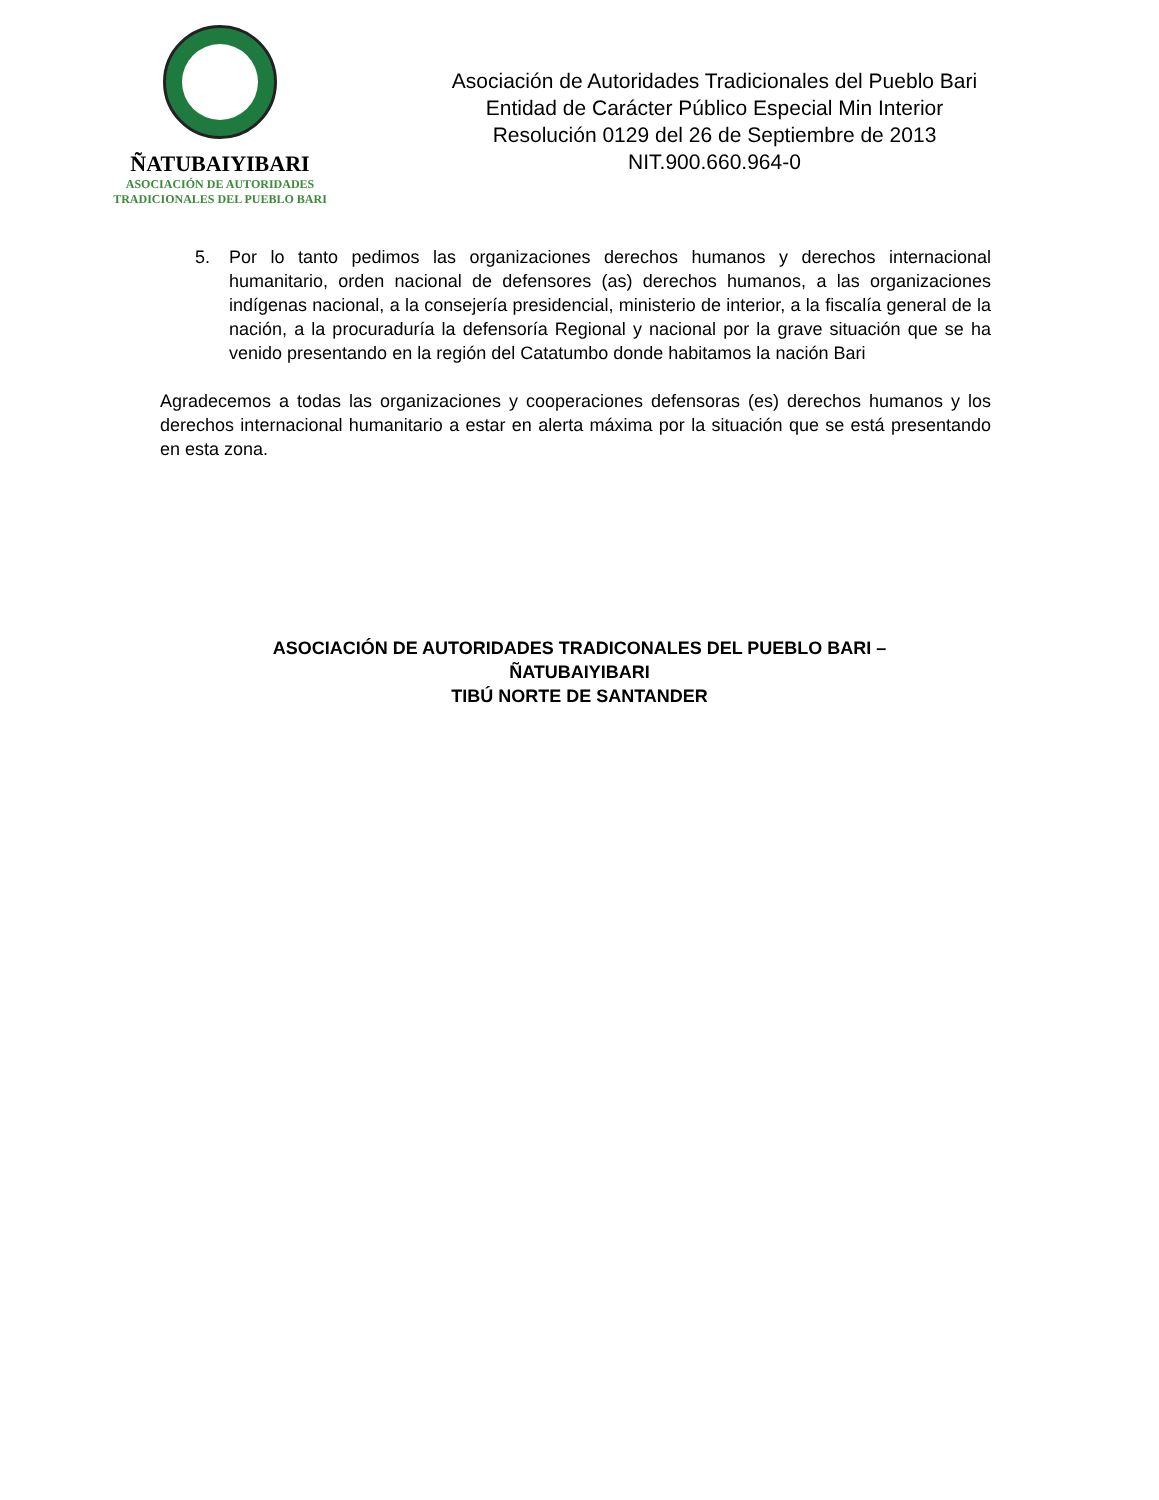ÑATUBAIYIBARI
ASOCIACIÓN DE AUTORIDADES
TRADICIONALES DEL PUEBLO BARI
Asociación de Autoridades Tradicionales del Pueblo Bari
Entidad de Carácter Público Especial Min Interior
Resolución 0129 del 26 de Septiembre de 2013
NIT.900.660.964-0
5. Por lo tanto pedimos las organizaciones derechos humanos y derechos internacional humanitario, orden nacional de defensores (as) derechos humanos, a las organizaciones indígenas nacional, a la consejería presidencial, ministerio de interior, a la fiscalía general de la nación, a la procuraduría la defensoría Regional y nacional por la grave situación que se ha venido presentando en la región del Catatumbo donde habitamos la nación Bari
Agradecemos a todas las organizaciones y cooperaciones defensoras (es) derechos humanos y los derechos internacional humanitario a estar en alerta máxima por la situación que se está presentando en esta zona.
ASOCIACIÓN DE AUTORIDADES TRADICONALES DEL PUEBLO BARI –
ÑATUBAIYIBARI
TIBÚ NORTE DE SANTANDER